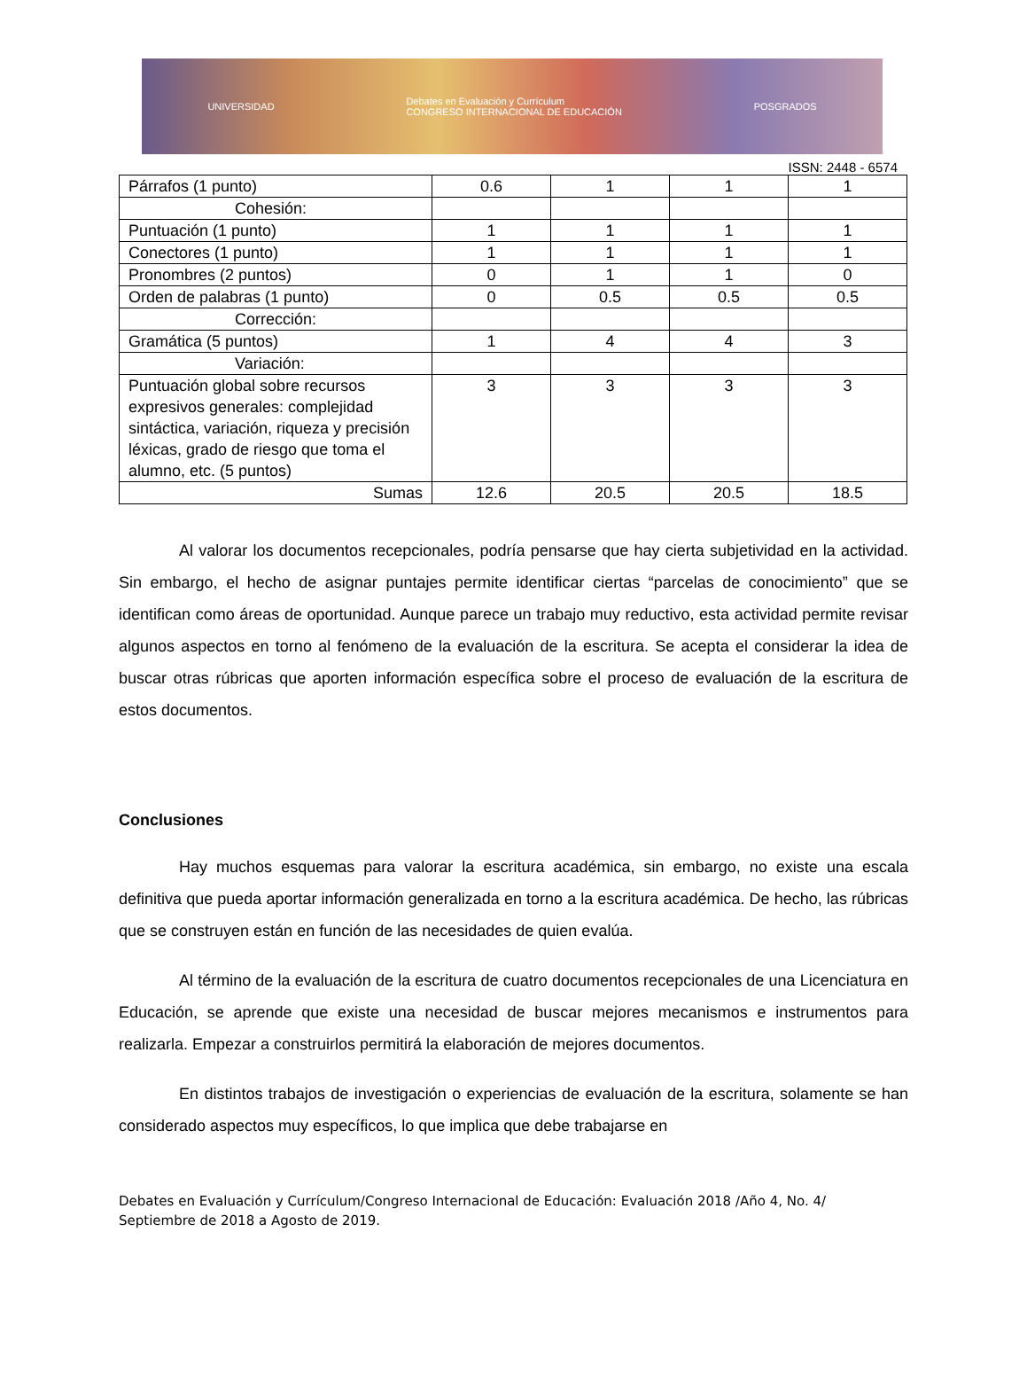UNIVERSIDAD Debates en Evaluación y Currículum
CONGRESO INTERNACIONAL DE EDUCACIÓN POSGRADOS
ISSN: 2448 - 6574
| Párrafos (1 punto) | 0.6 | 1 | 1 | 1 |
| Cohesión: | | | | |
| Puntuación (1 punto) | 1 | 1 | 1 | 1 |
| Conectores (1 punto) | 1 | 1 | 1 | 1 |
| Pronombres (2 puntos) | 0 | 1 | 1 | 0 |
| Orden de palabras (1 punto) | 0 | 0.5 | 0.5 | 0.5 |
| Corrección: | | | | |
| Gramática (5 puntos) | 1 | 4 | 4 | 3 |
| Variación: | | | | |
| Puntuación global sobre recursos expresivos generales: complejidad sintáctica, variación, riqueza y precisión léxicas, grado de riesgo que toma el alumno, etc. (5 puntos) | 3 | 3 | 3 | 3 |
| Sumas | 12.6 | 20.5 | 20.5 | 18.5 |
Al valorar los documentos recepcionales, podría pensarse que hay cierta subjetividad en la actividad. Sin embargo, el hecho de asignar puntajes permite identificar ciertas “parcelas de conocimiento” que se identifican como áreas de oportunidad. Aunque parece un trabajo muy reductivo, esta actividad permite revisar algunos aspectos en torno al fenómeno de la evaluación de la escritura. Se acepta el considerar la idea de buscar otras rúbricas que aporten información específica sobre el proceso de evaluación de la escritura de estos documentos.
Conclusiones
Hay muchos esquemas para valorar la escritura académica, sin embargo, no existe una escala definitiva que pueda aportar información generalizada en torno a la escritura académica. De hecho, las rúbricas que se construyen están en función de las necesidades de quien evalúa.
Al término de la evaluación de la escritura de cuatro documentos recepcionales de una Licenciatura en Educación, se aprende que existe una necesidad de buscar mejores mecanismos e instrumentos para realizarla. Empezar a construirlos permitirá la elaboración de mejores documentos.
En distintos trabajos de investigación o experiencias de evaluación de la escritura, solamente se han considerado aspectos muy específicos, lo que implica que debe trabajarse en
Debates en Evaluación y Currículum/Congreso Internacional de Educación: Evaluación 2018 /Año 4, No. 4/ Septiembre de 2018 a Agosto de 2019.